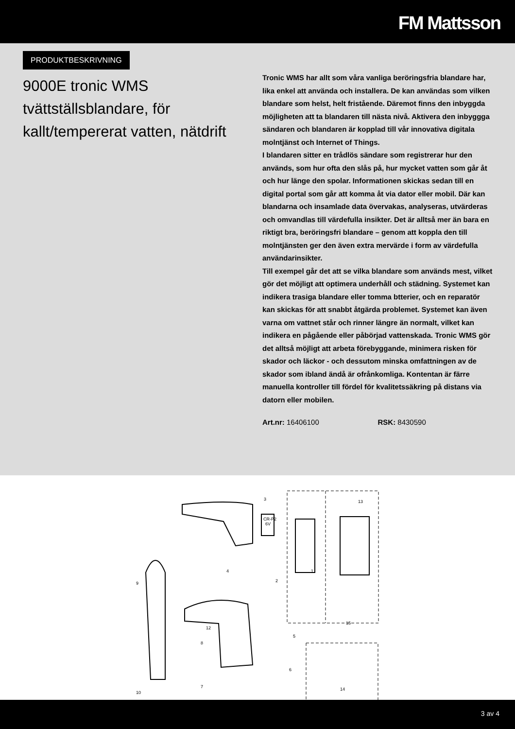FM Mattsson
PRODUKTBESKRIVNING
9000E tronic WMS tvättställsblandare, för kallt/tempererat vatten, nätdrift
Tronic WMS har allt som våra vanliga beröringsfria blandare har, lika enkel att använda och installera. De kan användas som vilken blandare som helst, helt fristående. Däremot finns den inbyggda möjligheten att ta blandaren till nästa nivå. Aktivera den inbyggga sändaren och blandaren är kopplad till vår innovativa digitala molntjänst och Internet of Things.
I blandaren sitter en trådlös sändare som registrerar hur den används, som hur ofta den slås på, hur mycket vatten som går åt och hur länge den spolar. Informationen skickas sedan till en digital portal som går att komma åt via dator eller mobil. Där kan blandarna och insamlade data övervakas, analyseras, utvärderas och omvandlas till värdefulla insikter. Det är alltså mer än bara en riktigt bra, beröringsfri blandare – genom att koppla den till molntjänsten ger den även extra mervärde i form av värdefulla användarinsikter.
Till exempel går det att se vilka blandare som används mest, vilket gör det möjligt att optimera underhåll och städning. Systemet kan indikera trasiga blandare eller tomma btterier, och en reparatör kan skickas för att snabbt åtgärda problemet. Systemet kan även varna om vattnet står och rinner längre än normalt, vilket kan indikera en pågående eller påbörjad vattenskada. Tronic WMS gör det alltså möjligt att arbeta förebyggande, minimera risken för skador och läckor - och dessutom minska omfattningen av de skador som ibland ändå är ofrånkomliga. Kontentan är färre manuella kontroller till fördel för kvalitetssäkring på distans via datorn eller mobilen.
Art.nr: 16406100 RSK: 8430590
3
13
4
2
1
9
12
5
8
15
6
7
10
14
CR-P2
6V
3 av 4